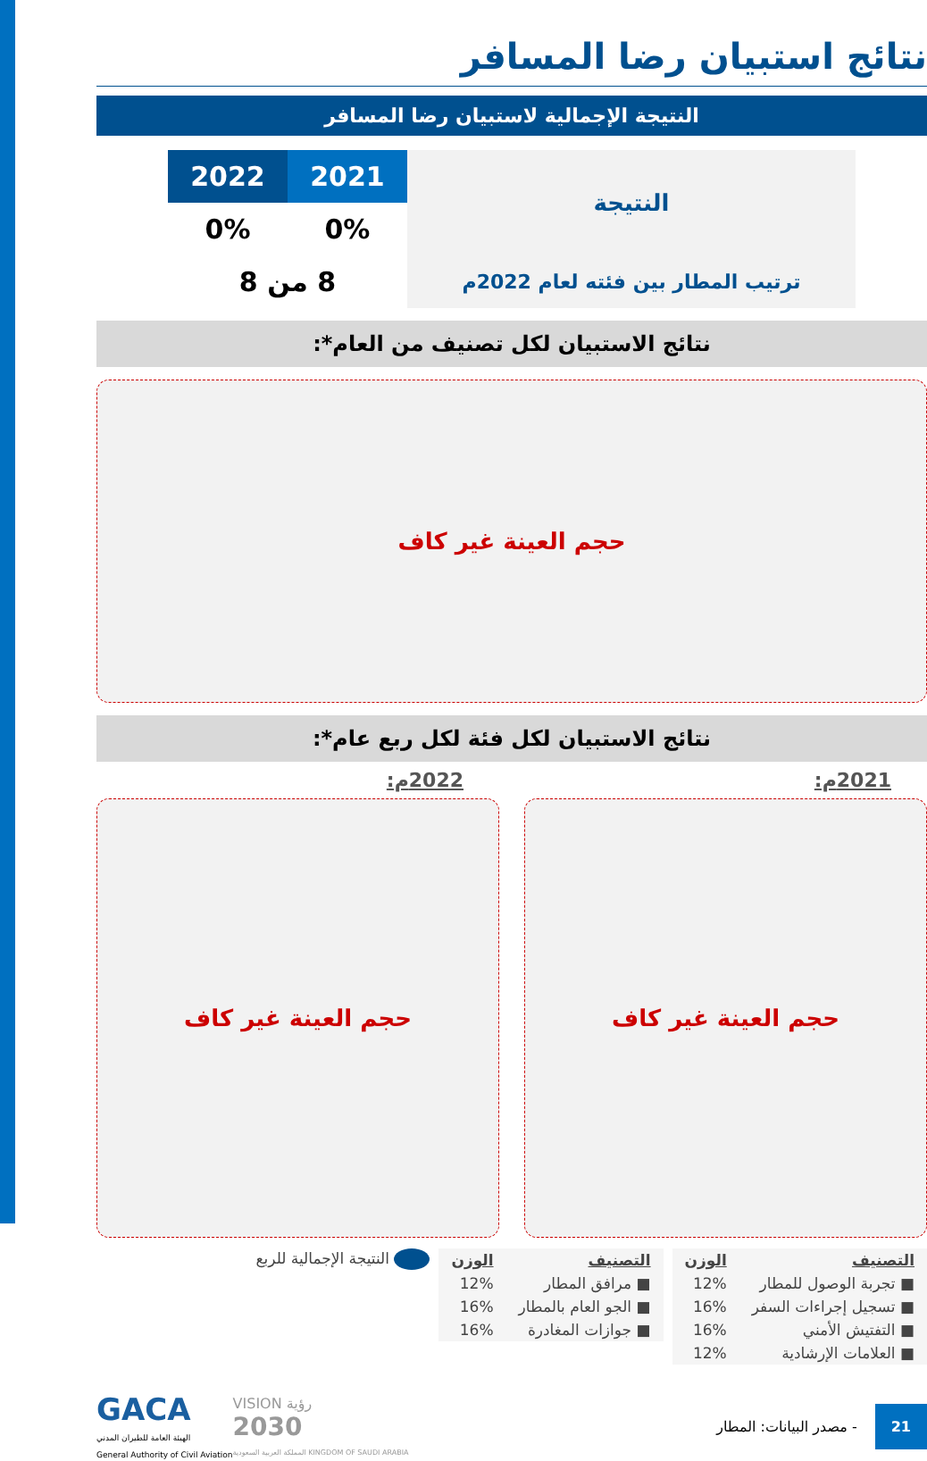نتائج استبيان رضا المسافر
النتيجة الإجمالية لاستبيان رضا المسافر
| النتيجة | 2021 | 2022 |
| | 0% | 0% |
| ترتيب المطار بين فئته لعام 2022م | 8 من 8 | |
نتائج الاستبيان لكل تصنيف من العام*:
حجم العينة غير كاف
نتائج الاستبيان لكل فئة لكل ربع عام*:
2021م:
حجم العينة غير كاف
2022م:
حجم العينة غير كاف
| التصنيف | الوزن |
| --- | --- |
| ■ تجربة الوصول للمطار | 12% |
| ■ تسجيل إجراءات السفر | 16% |
| ■ التفتيش الأمني | 16% |
| ■ العلامات الإرشادية | 12% |
| التصنيف | الوزن |
| --- | --- |
| ■ مرافق المطار | 12% |
| ■ الجو العام بالمطار | 16% |
| ■ جوازات المغادرة | 16% |
النتيجة الإجمالية للربع
GACA
الهيئة العامة للطيران المدني
General Authority of Civil Aviation
VISION رؤية
2030
المملكة العربية السعودية KINGDOM OF SAUDI ARABIA
- مصدر البيانات: المطار
21